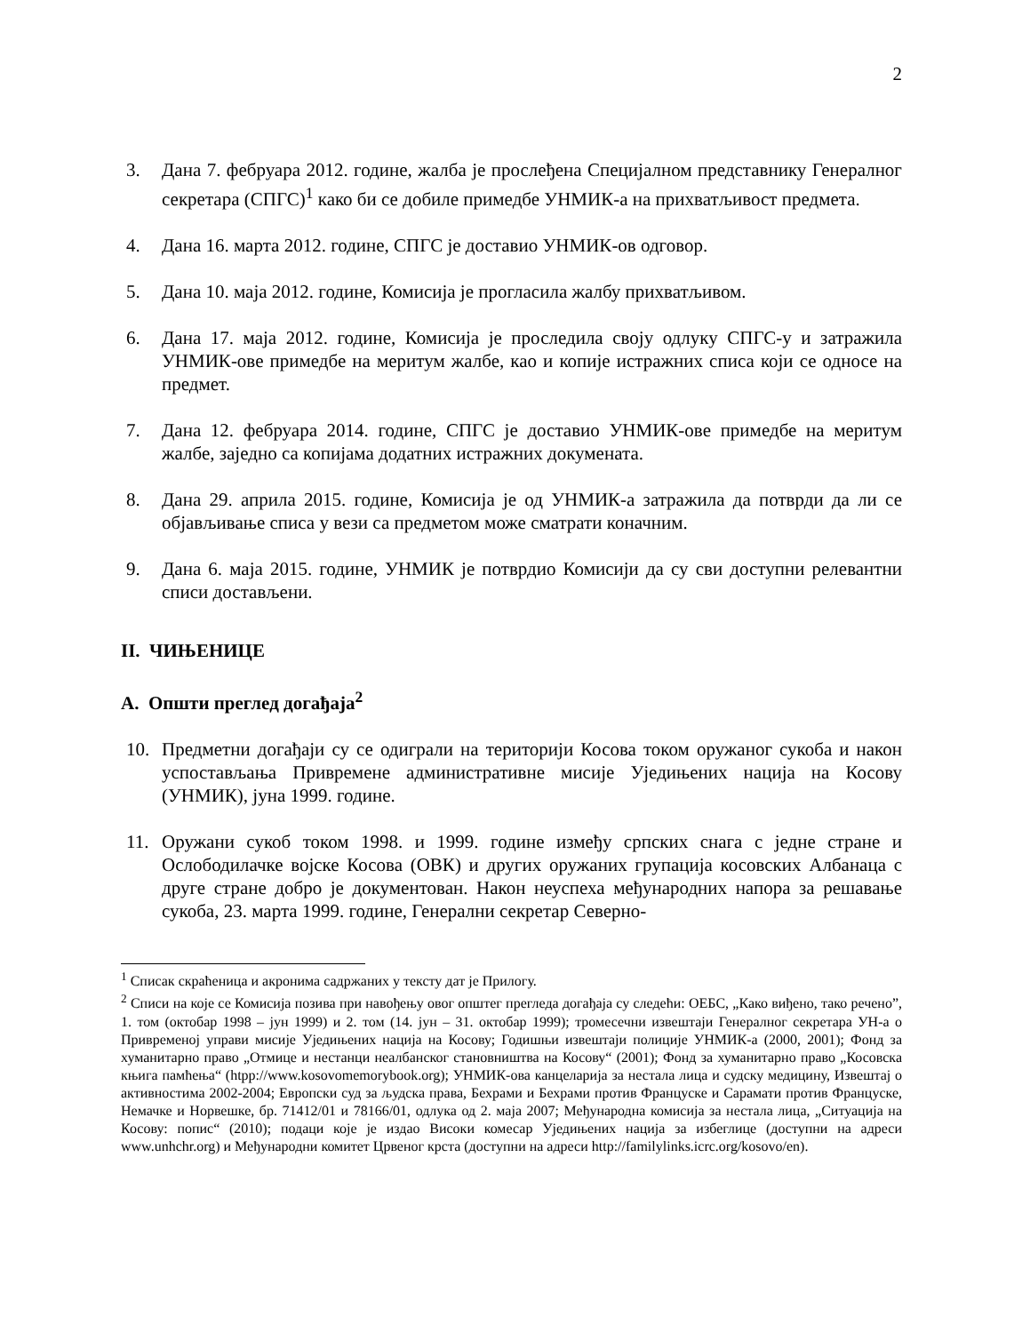2
3. Дана 7. фебруара 2012. године, жалба је прослеђена Специјалном представнику Генералног секретара (СПГС)<sup>1</sup> како би се добиле примедбе УНМИК-а на прихватљивост предмета.
4. Дана 16. марта 2012. године, СПГС је доставио УНМИК-ов одговор.
5. Дана 10. маја 2012. године, Комисија је прогласила жалбу прихватљивом.
6. Дана 17. маја 2012. године, Комисија је проследила своју одлуку СПГС-у и затражила УНМИК-ове примедбе на меритум жалбе, као и копије истражних списа који се односе на предмет.
7. Дана 12. фебруара 2014. године, СПГС је доставио УНМИК-ове примедбе на меритум жалбе, заједно са копијама додатних истражних докумената.
8. Дана 29. априла 2015. године, Комисија је од УНМИК-а затражила да потврди да ли се објављивање списа у вези са предметом може сматрати коначним.
9. Дана 6. маја 2015. године, УНМИК је потврдио Комисији да су сви доступни релевантни списи достављени.
II. ЧИЊЕНИЦЕ
A. Општи преглед догађаја<sup>2</sup>
10. Предметни догађаји су се одиграли на територији Косова током оружаног сукоба и након успостављања Привремене административне мисије Уједињених нација на Косову (УНМИК), јуна 1999. године.
11. Оружани сукоб током 1998. и 1999. године између српских снага с једне стране и Ослободилачке војске Косова (ОВК) и других оружаних групација косовских Албанаца с друге стране добро је документован. Након неуспеха међународних напора за решавање сукоба, 23. марта 1999. године, Генерални секретар Северно-
<sup>1</sup> Списак скраћеница и акронима садржаних у тексту дат је Прилогу.
<sup>2</sup> Списи на које се Комисија позива при навођењу овог општег прегледа догађаја су следећи: ОЕБС, „Како виђено, тако речено”, 1. том (октобар 1998 – јун 1999) и 2. том (14. јун – 31. октобар 1999); тромесечни извештаји Генералног секретара УН-а о Привременој управи мисије Уједињених нација на Косову; Годишњи извештаји полиције УНМИК-а (2000, 2001); Фонд за хуманитарно право „Отмице и нестанци неалбанског становништва на Косову“ (2001); Фонд за хуманитарно право „Косовска књига памћења“ (htpp://www.kosovomemorybook.org); УНМИК-ова канцеларија за нестала лица и судску медицину, Извештај о активностима 2002-2004; Европски суд за људска права, Бехрами и Бехрами против Француске и Сарамати против Француске, Немачке и Норвешке, бр. 71412/01 и 78166/01, одлука од 2. маја 2007; Међународна комисија за нестала лица, „Ситуација на Косову: попис“ (2010); подаци које је издао Високи комесар Уједињених нација за избеглице (доступни на адреси www.unhchr.org) и Међународни комитет Црвеног крста (доступни на адреси http://familylinks.icrc.org/kosovo/en).